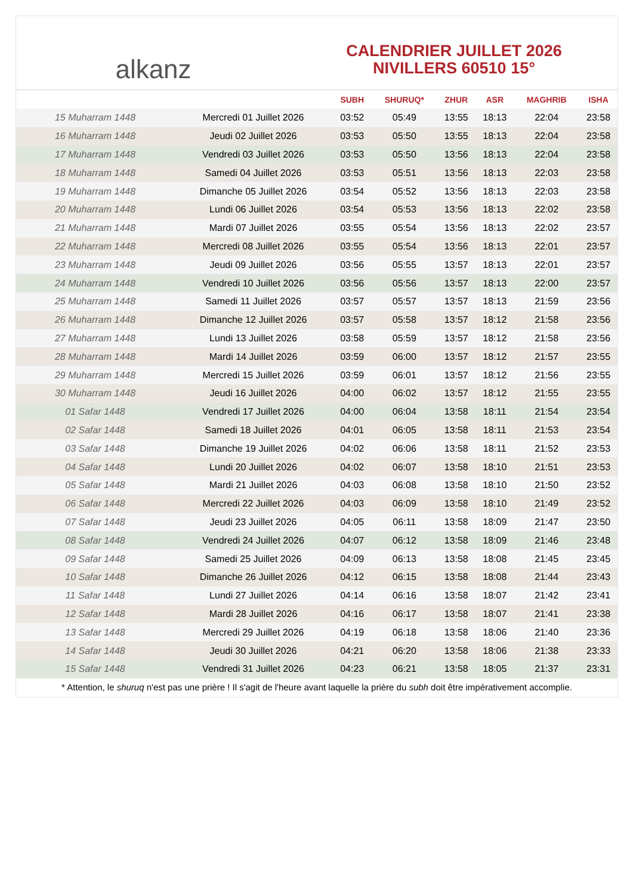alkanz
CALENDRIER JUILLET 2026
NIVILLERS 60510 15°
| | | SUBH | SHURUQ* | ZHUR | ASR | MAGHRIB | ISHA |
| --- | --- | --- | --- | --- | --- | --- | --- |
| 15 Muharram 1448 | Mercredi 01 Juillet 2026 | 03:52 | 05:49 | 13:55 | 18:13 | 22:04 | 23:58 |
| 16 Muharram 1448 | Jeudi 02 Juillet 2026 | 03:53 | 05:50 | 13:55 | 18:13 | 22:04 | 23:58 |
| 17 Muharram 1448 | Vendredi 03 Juillet 2026 | 03:53 | 05:50 | 13:56 | 18:13 | 22:04 | 23:58 |
| 18 Muharram 1448 | Samedi 04 Juillet 2026 | 03:53 | 05:51 | 13:56 | 18:13 | 22:03 | 23:58 |
| 19 Muharram 1448 | Dimanche 05 Juillet 2026 | 03:54 | 05:52 | 13:56 | 18:13 | 22:03 | 23:58 |
| 20 Muharram 1448 | Lundi 06 Juillet 2026 | 03:54 | 05:53 | 13:56 | 18:13 | 22:02 | 23:58 |
| 21 Muharram 1448 | Mardi 07 Juillet 2026 | 03:55 | 05:54 | 13:56 | 18:13 | 22:02 | 23:57 |
| 22 Muharram 1448 | Mercredi 08 Juillet 2026 | 03:55 | 05:54 | 13:56 | 18:13 | 22:01 | 23:57 |
| 23 Muharram 1448 | Jeudi 09 Juillet 2026 | 03:56 | 05:55 | 13:57 | 18:13 | 22:01 | 23:57 |
| 24 Muharram 1448 | Vendredi 10 Juillet 2026 | 03:56 | 05:56 | 13:57 | 18:13 | 22:00 | 23:57 |
| 25 Muharram 1448 | Samedi 11 Juillet 2026 | 03:57 | 05:57 | 13:57 | 18:13 | 21:59 | 23:56 |
| 26 Muharram 1448 | Dimanche 12 Juillet 2026 | 03:57 | 05:58 | 13:57 | 18:12 | 21:58 | 23:56 |
| 27 Muharram 1448 | Lundi 13 Juillet 2026 | 03:58 | 05:59 | 13:57 | 18:12 | 21:58 | 23:56 |
| 28 Muharram 1448 | Mardi 14 Juillet 2026 | 03:59 | 06:00 | 13:57 | 18:12 | 21:57 | 23:55 |
| 29 Muharram 1448 | Mercredi 15 Juillet 2026 | 03:59 | 06:01 | 13:57 | 18:12 | 21:56 | 23:55 |
| 30 Muharram 1448 | Jeudi 16 Juillet 2026 | 04:00 | 06:02 | 13:57 | 18:12 | 21:55 | 23:55 |
| 01 Safar 1448 | Vendredi 17 Juillet 2026 | 04:00 | 06:04 | 13:58 | 18:11 | 21:54 | 23:54 |
| 02 Safar 1448 | Samedi 18 Juillet 2026 | 04:01 | 06:05 | 13:58 | 18:11 | 21:53 | 23:54 |
| 03 Safar 1448 | Dimanche 19 Juillet 2026 | 04:02 | 06:06 | 13:58 | 18:11 | 21:52 | 23:53 |
| 04 Safar 1448 | Lundi 20 Juillet 2026 | 04:02 | 06:07 | 13:58 | 18:10 | 21:51 | 23:53 |
| 05 Safar 1448 | Mardi 21 Juillet 2026 | 04:03 | 06:08 | 13:58 | 18:10 | 21:50 | 23:52 |
| 06 Safar 1448 | Mercredi 22 Juillet 2026 | 04:03 | 06:09 | 13:58 | 18:10 | 21:49 | 23:52 |
| 07 Safar 1448 | Jeudi 23 Juillet 2026 | 04:05 | 06:11 | 13:58 | 18:09 | 21:47 | 23:50 |
| 08 Safar 1448 | Vendredi 24 Juillet 2026 | 04:07 | 06:12 | 13:58 | 18:09 | 21:46 | 23:48 |
| 09 Safar 1448 | Samedi 25 Juillet 2026 | 04:09 | 06:13 | 13:58 | 18:08 | 21:45 | 23:45 |
| 10 Safar 1448 | Dimanche 26 Juillet 2026 | 04:12 | 06:15 | 13:58 | 18:08 | 21:44 | 23:43 |
| 11 Safar 1448 | Lundi 27 Juillet 2026 | 04:14 | 06:16 | 13:58 | 18:07 | 21:42 | 23:41 |
| 12 Safar 1448 | Mardi 28 Juillet 2026 | 04:16 | 06:17 | 13:58 | 18:07 | 21:41 | 23:38 |
| 13 Safar 1448 | Mercredi 29 Juillet 2026 | 04:19 | 06:18 | 13:58 | 18:06 | 21:40 | 23:36 |
| 14 Safar 1448 | Jeudi 30 Juillet 2026 | 04:21 | 06:20 | 13:58 | 18:06 | 21:38 | 23:33 |
| 15 Safar 1448 | Vendredi 31 Juillet 2026 | 04:23 | 06:21 | 13:58 | 18:05 | 21:37 | 23:31 |
* Attention, le shuruq n'est pas une prière ! Il s'agit de l'heure avant laquelle la prière du subh doit être impérativement accomplie.